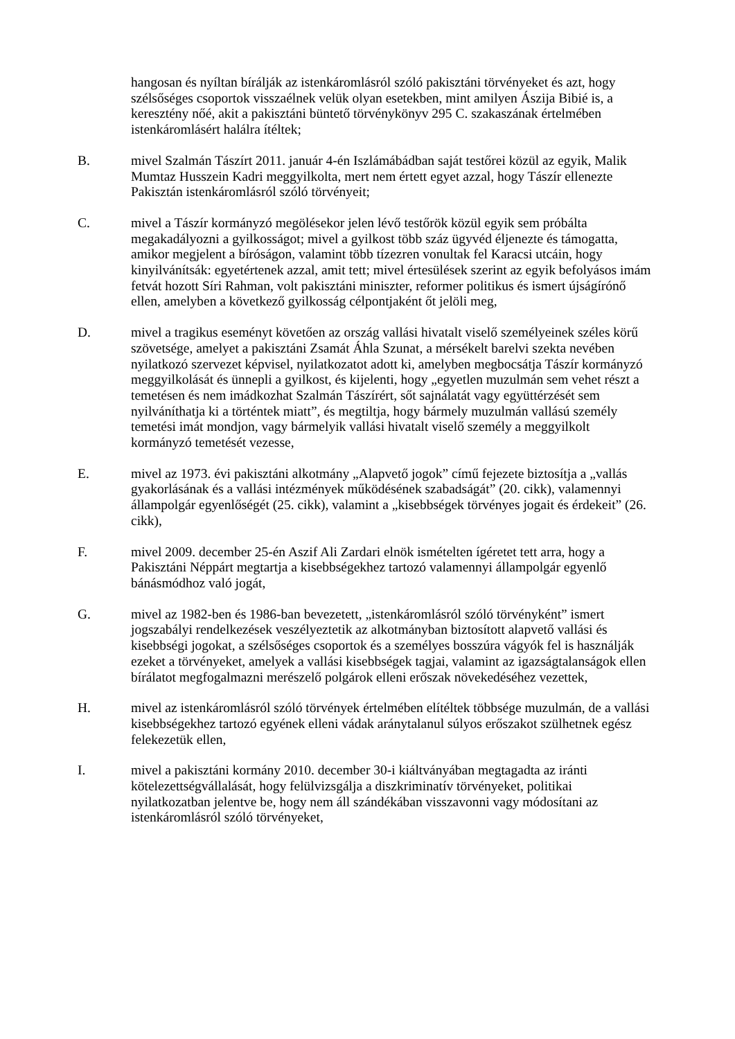hangosan és nyíltan bírálják az istenkáromlásról szóló pakisztáni törvényeket és azt, hogy szélsőséges csoportok visszaélnek velük olyan esetekben, mint amilyen Ászija Bibié is, a keresztény nőé, akit a pakisztáni büntető törvénykönyv 295 C. szakaszának értelmében istenkáromlásért halálra ítéltek;
B. mivel Szalmán Tászírt 2011. január 4-én Iszlámábádban saját testőrei közül az egyik, Malik Mumtaz Husszein Kadri meggyilkolta, mert nem értett egyet azzal, hogy Tászír ellenezte Pakisztán istenkáromlásról szóló törvényeit;
C. mivel a Tászír kormányzó megölésekor jelen lévő testőrök közül egyik sem próbálta megakadályozni a gyilkosságot; mivel a gyilkost több száz ügyvéd éljenezte és támogatta, amikor megjelent a bíróságon, valamint több tízezren vonultak fel Karacsi utcáin, hogy kinyilvánítsák: egyetértenek azzal, amit tett; mivel értesülések szerint az egyik befolyásos imám fetvát hozott Síri Rahman, volt pakisztáni miniszter, reformer politikus és ismert újságírónő ellen, amelyben a következő gyilkosság célpontjaként őt jelöli meg,
D. mivel a tragikus eseményt követően az ország vallási hivatalt viselő személyeinek széles körű szövetsége, amelyet a pakisztáni Zsamát Áhla Szunat, a mérsékelt barelvi szekta nevében nyilatkozó szervezet képvisel, nyilatkozatot adott ki, amelyben megbocsátja Tászír kormányzó meggyilkolását és ünnepli a gyilkost, és kijelenti, hogy „egyetlen muzulmán sem vehet részt a temetésen és nem imádkozhat Szalmán Tászírért, sőt sajnálatát vagy együttérzését sem nyilváníthatja ki a történtek miatt”, és megtiltja, hogy bármely muzulmán vallású személy temetési imát mondjon, vagy bármelyik vallási hivatalt viselő személy a meggyilkolt kormányzó temetését vezesse,
E. mivel az 1973. évi pakisztáni alkotmány „Alapvető jogok” című fejezete biztosítja a „vallás gyakorlásának és a vallási intézmények működésének szabadságát” (20. cikk), valamennyi állampolgár egyenlőségét (25. cikk), valamint a „kisebbségek törvényes jogait és érdekeit” (26. cikk),
F. mivel 2009. december 25-én Aszif Ali Zardari elnök ismételten ígéretet tett arra, hogy a Pakisztáni Néppárt megtartja a kisebbségekhez tartozó valamennyi állampolgár egyenlő bánásmódhoz való jogát,
G. mivel az 1982-ben és 1986-ban bevezetett, „istenkáromlásról szóló törvényként” ismert jogszabályi rendelkezések veszélyeztetik az alkotmányban biztosított alapvető vallási és kisebbségi jogokat, a szélsőséges csoportok és a személyes bosszúra vágyók fel is használják ezeket a törvényeket, amelyek a vallási kisebbségek tagjai, valamint az igazságtalanságok ellen bírálatot megfogalmazni merészelő polgárok elleni erőszak növekedéséhez vezettek,
H. mivel az istenkáromlásról szóló törvények értelmében elítéltek többsége muzulmán, de a vallási kisebbségekhez tartozó egyének elleni vádak aránytalanul súlyos erőszakot szülhetnek egész felekezetük ellen,
I. mivel a pakisztáni kormány 2010. december 30-i kiáltványában megtagadta az iránti kötelezettségvállalását, hogy felülvizsgálja a diszkriminatív törvényeket, politikai nyilatkozatban jelentve be, hogy nem áll szándékában visszavonni vagy módosítani az istenkáromlásról szóló törvényeket,